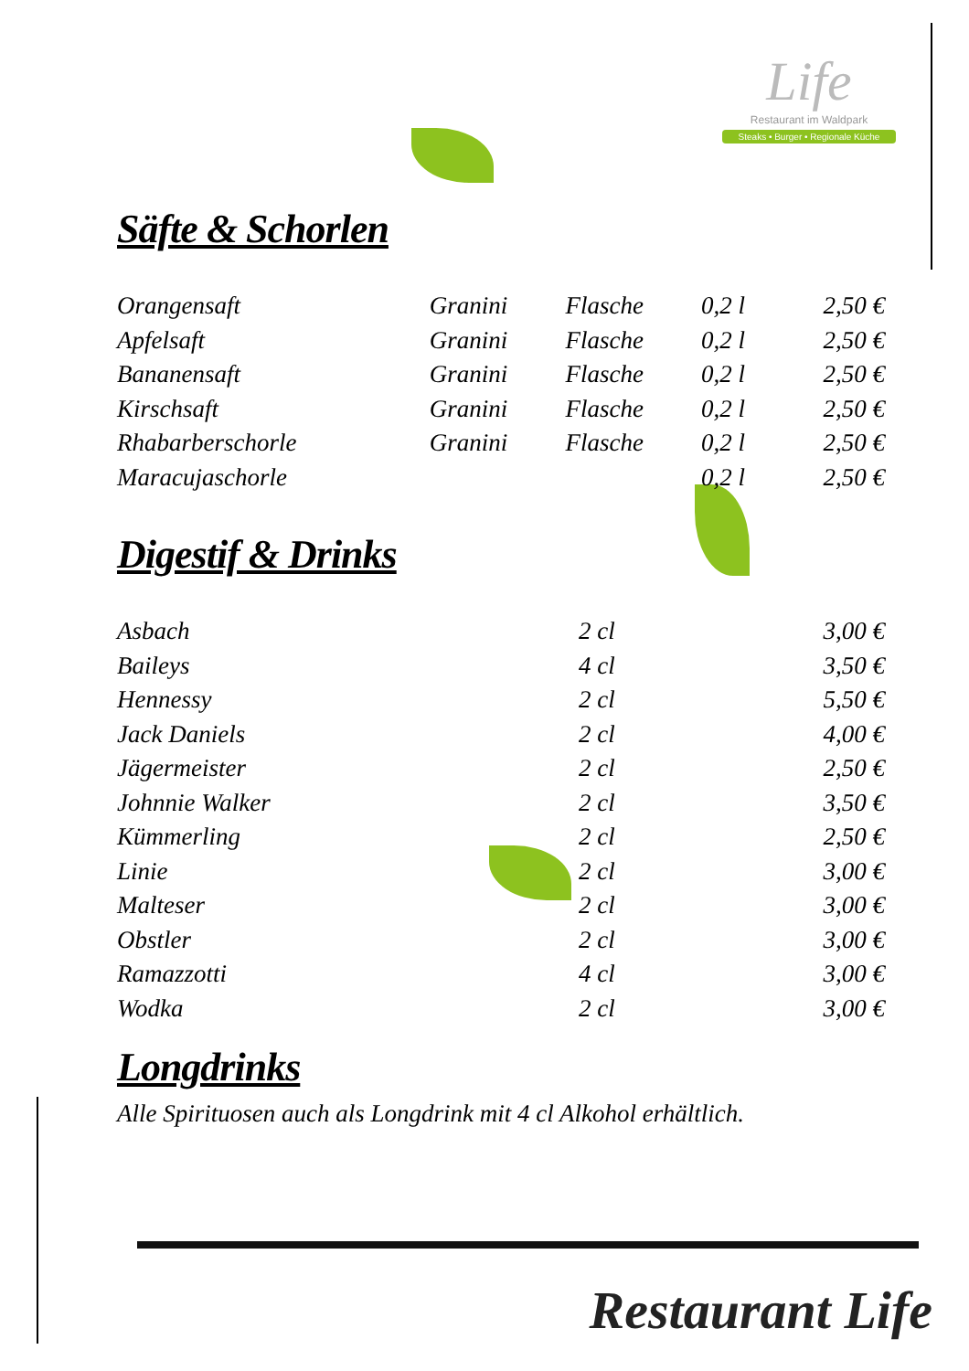Life
Restaurant im Waldpark
Steaks • Burger • Regionale Küche
Säfte & Schorlen
| Orangensaft | Granini | Flasche | 0,2 l | 2,50 € |
| Apfelsaft | Granini | Flasche | 0,2 l | 2,50 € |
| Bananensaft | Granini | Flasche | 0,2 l | 2,50 € |
| Kirschsaft | Granini | Flasche | 0,2 l | 2,50 € |
| Rhabarberschorle | Granini | Flasche | 0,2 l | 2,50 € |
| Maracujaschorle | | | 0,2 l | 2,50 € |
Digestif & Drinks
| Asbach | 2 cl | 3,00 € |
| Baileys | 4 cl | 3,50 € |
| Hennessy | 2 cl | 5,50 € |
| Jack Daniels | 2 cl | 4,00 € |
| Jägermeister | 2 cl | 2,50 € |
| Johnnie Walker | 2 cl | 3,50 € |
| Kümmerling | 2 cl | 2,50 € |
| Linie | 2 cl | 3,00 € |
| Malteser | 2 cl | 3,00 € |
| Obstler | 2 cl | 3,00 € |
| Ramazzotti | 4 cl | 3,00 € |
| Wodka | 2 cl | 3,00 € |
Longdrinks
Alle Spirituosen auch als Longdrink mit 4 cl Alkohol erhältlich.
Restaurant Life